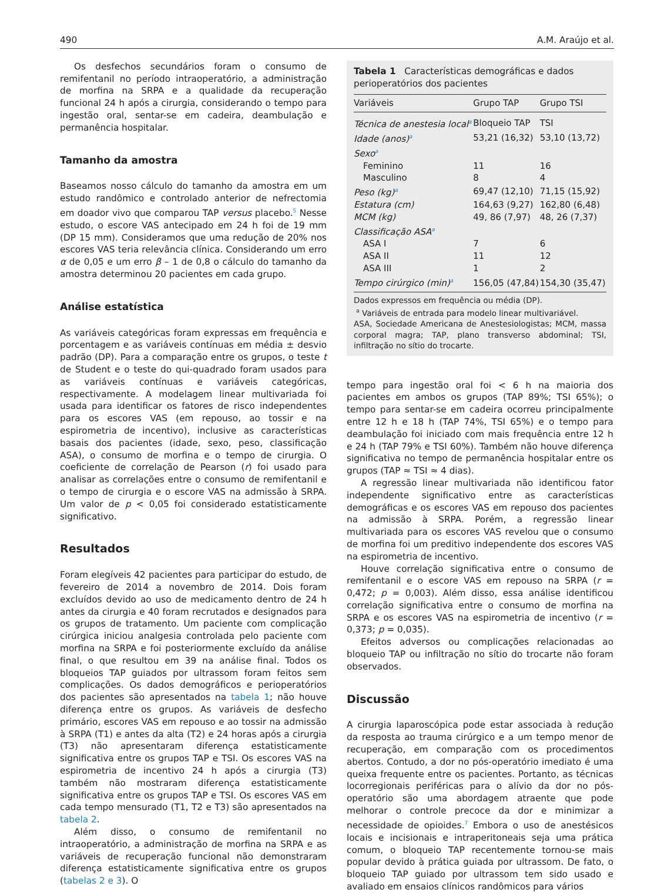490 A.M. Araújo et al.
Os desfechos secundários foram o consumo de remifentanil no período intraoperatório, a administração de morfina na SRPA e a qualidade da recuperação funcional 24 h após a cirurgia, considerando o tempo para ingestão oral, sentar-se em cadeira, deambulação e permanência hospitalar.
Tamanho da amostra
Baseamos nosso cálculo do tamanho da amostra em um estudo randômico e controlado anterior de nefrectomia em doador vivo que comparou TAP versus placebo.<sup>5</sup> Nesse estudo, o escore VAS antecipado em 24 h foi de 19 mm (DP 15 mm). Consideramos que uma redução de 20% nos escores VAS teria relevância clínica. Considerando um erro α de 0,05 e um erro β – 1 de 0,8 o cálculo do tamanho da amostra determinou 20 pacientes em cada grupo.
Análise estatística
As variáveis categóricas foram expressas em frequência e porcentagem e as variáveis contínuas em média ± desvio padrão (DP). Para a comparação entre os grupos, o teste t de Student e o teste do qui-quadrado foram usados para as variáveis contínuas e variáveis categóricas, respectivamente. A modelagem linear multivariada foi usada para identificar os fatores de risco independentes para os escores VAS (em repouso, ao tossir e na espirometria de incentivo), inclusive as características basais dos pacientes (idade, sexo, peso, classificação ASA), o consumo de morfina e o tempo de cirurgia. O coeficiente de correlação de Pearson (r) foi usado para analisar as correlações entre o consumo de remifentanil e o tempo de cirurgia e o escore VAS na admissão à SRPA. Um valor de p < 0,05 foi considerado estatisticamente significativo.
Resultados
Foram elegíveis 42 pacientes para participar do estudo, de fevereiro de 2014 a novembro de 2014. Dois foram excluídos devido ao uso de medicamento dentro de 24 h antes da cirurgia e 40 foram recrutados e designados para os grupos de tratamento. Um paciente com complicação cirúrgica iniciou analgesia controlada pelo paciente com morfina na SRPA e foi posteriormente excluído da análise final, o que resultou em 39 na análise final. Todos os bloqueios TAP guiados por ultrassom foram feitos sem complicações. Os dados demográficos e perioperatórios dos pacientes são apresentados na tabela 1; não houve diferença entre os grupos. As variáveis de desfecho primário, escores VAS em repouso e ao tossir na admissão à SRPA (T1) e antes da alta (T2) e 24 horas após a cirurgia (T3) não apresentaram diferença estatisticamente significativa entre os grupos TAP e TSI. Os escores VAS na espirometria de incentivo 24 h após a cirurgia (T3) também não mostraram diferença estatisticamente significativa entre os grupos TAP e TSI. Os escores VAS em cada tempo mensurado (T1, T2 e T3) são apresentados na tabela 2.
Além disso, o consumo de remifentanil no intraoperatório, a administração de morfina na SRPA e as variáveis de recuperação funcional não demonstraram diferença estatisticamente significativa entre os grupos (tabelas 2 e 3). O
Tabela 1 Características demográficas e dados perioperatórios dos pacientes
| Variáveis | Grupo TAP | Grupo TSI |
| --- | --- | --- |
| Técnica de anestesia local<sup>a</sup> | Bloqueio TAP | TSI |
| Idade (anos)<sup>a</sup> | 53,21 (16,32) | 53,10 (13,72) |
| Sexo<sup>a</sup> | | |
| Feminino | 11 | 16 |
| Masculino | 8 | 4 |
| Peso (kg)<sup>a</sup> | 69,47 (12,10) | 71,15 (15,92) |
| Estatura (cm) | 164,63 (9,27) | 162,80 (6,48) |
| MCM (kg) | 49, 86 (7,97) | 48, 26 (7,37) |
| Classificação ASA<sup>a</sup> | | |
| ASA I | 7 | 6 |
| ASA II | 11 | 12 |
| ASA III | 1 | 2 |
| Tempo cirúrgico (min)<sup>a</sup> | 156,05 (47,84) | 154,30 (35,47) |
Dados expressos em frequência ou média (DP).
<sup>a</sup> Variáveis de entrada para modelo linear multivariável.
ASA, Sociedade Americana de Anestesiologistas; MCM, massa corporal magra; TAP, plano transverso abdominal; TSI, infiltração no sítio do trocarte.
tempo para ingestão oral foi < 6 h na maioria dos pacientes em ambos os grupos (TAP 89%; TSI 65%); o tempo para sentar-se em cadeira ocorreu principalmente entre 12 h e 18 h (TAP 74%, TSI 65%) e o tempo para deambulação foi iniciado com mais frequência entre 12 h e 24 h (TAP 79% e TSI 60%). Também não houve diferença significativa no tempo de permanência hospitalar entre os grupos (TAP ≈ TSI ≈ 4 dias).
A regressão linear multivariada não identificou fator independente significativo entre as características demográficas e os escores VAS em repouso dos pacientes na admissão à SRPA. Porém, a regressão linear multivariada para os escores VAS revelou que o consumo de morfina foi um preditivo independente dos escores VAS na espirometria de incentivo.
Houve correlação significativa entre o consumo de remifentanil e o escore VAS em repouso na SRPA (r = 0,472; p = 0,003). Além disso, essa análise identificou correlação significativa entre o consumo de morfina na SRPA e os escores VAS na espirometria de incentivo (r = 0,373; p = 0,035).
Efeitos adversos ou complicações relacionadas ao bloqueio TAP ou infiltração no sítio do trocarte não foram observados.
Discussão
A cirurgia laparoscópica pode estar associada à redução da resposta ao trauma cirúrgico e a um tempo menor de recuperação, em comparação com os procedimentos abertos. Contudo, a dor no pós-operatório imediato é uma queixa frequente entre os pacientes. Portanto, as técnicas locorregionais periféricas para o alívio da dor no pós-operatório são uma abordagem atraente que pode melhorar o controle precoce da dor e minimizar a necessidade de opioides.<sup>7</sup> Embora o uso de anestésicos locais e incisionais e intraperitoneais seja uma prática comum, o bloqueio TAP recentemente tornou-se mais popular devido à prática guiada por ultrassom. De fato, o bloqueio TAP guiado por ultrassom tem sido usado e avaliado em ensaios clínicos randômicos para vários